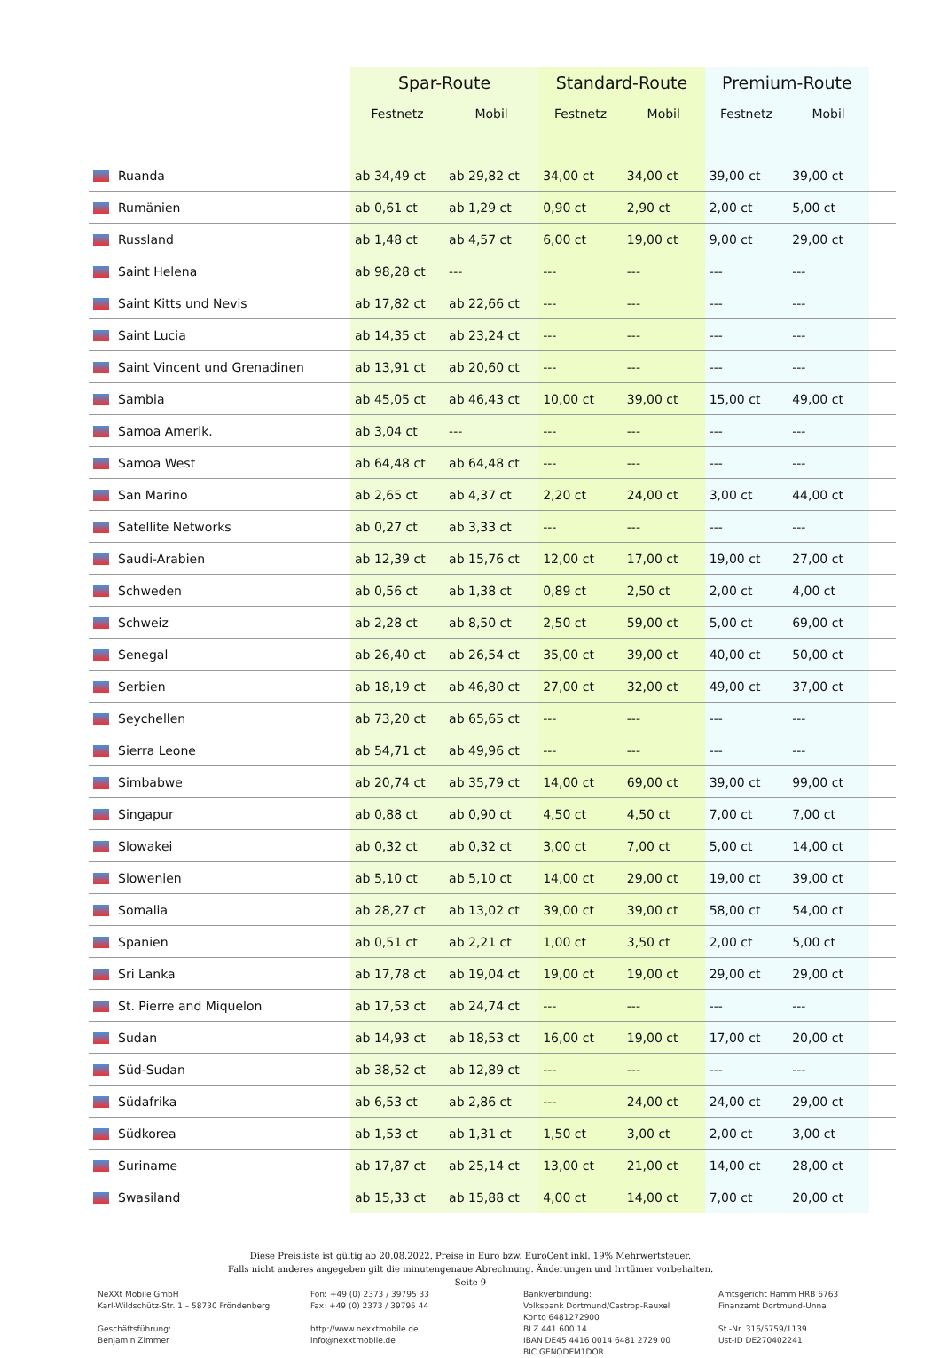| | Spar-Route | | Standard-Route | | Premium-Route | | |
| --- | --- | --- | --- | --- | --- | --- | --- |
| | Festnetz | Mobil | Festnetz | Mobil | Festnetz | Mobil | |
| Ruanda | ab 34,49 ct | ab 29,82 ct | 34,00 ct | 34,00 ct | 39,00 ct | 39,00 ct | |
| Rumänien | ab 0,61 ct | ab 1,29 ct | 0,90 ct | 2,90 ct | 2,00 ct | 5,00 ct | |
| Russland | ab 1,48 ct | ab 4,57 ct | 6,00 ct | 19,00 ct | 9,00 ct | 29,00 ct | |
| Saint Helena | ab 98,28 ct | --- | --- | --- | --- | --- | |
| Saint Kitts und Nevis | ab 17,82 ct | ab 22,66 ct | --- | --- | --- | --- | |
| Saint Lucia | ab 14,35 ct | ab 23,24 ct | --- | --- | --- | --- | |
| Saint Vincent und Grenadinen | ab 13,91 ct | ab 20,60 ct | --- | --- | --- | --- | |
| Sambia | ab 45,05 ct | ab 46,43 ct | 10,00 ct | 39,00 ct | 15,00 ct | 49,00 ct | |
| Samoa Amerik. | ab 3,04 ct | --- | --- | --- | --- | --- | |
| Samoa West | ab 64,48 ct | ab 64,48 ct | --- | --- | --- | --- | |
| San Marino | ab 2,65 ct | ab 4,37 ct | 2,20 ct | 24,00 ct | 3,00 ct | 44,00 ct | |
| Satellite Networks | ab 0,27 ct | ab 3,33 ct | --- | --- | --- | --- | |
| Saudi-Arabien | ab 12,39 ct | ab 15,76 ct | 12,00 ct | 17,00 ct | 19,00 ct | 27,00 ct | |
| Schweden | ab 0,56 ct | ab 1,38 ct | 0,89 ct | 2,50 ct | 2,00 ct | 4,00 ct | |
| Schweiz | ab 2,28 ct | ab 8,50 ct | 2,50 ct | 59,00 ct | 5,00 ct | 69,00 ct | |
| Senegal | ab 26,40 ct | ab 26,54 ct | 35,00 ct | 39,00 ct | 40,00 ct | 50,00 ct | |
| Serbien | ab 18,19 ct | ab 46,80 ct | 27,00 ct | 32,00 ct | 49,00 ct | 37,00 ct | |
| Seychellen | ab 73,20 ct | ab 65,65 ct | --- | --- | --- | --- | |
| Sierra Leone | ab 54,71 ct | ab 49,96 ct | --- | --- | --- | --- | |
| Simbabwe | ab 20,74 ct | ab 35,79 ct | 14,00 ct | 69,00 ct | 39,00 ct | 99,00 ct | |
| Singapur | ab 0,88 ct | ab 0,90 ct | 4,50 ct | 4,50 ct | 7,00 ct | 7,00 ct | |
| Slowakei | ab 0,32 ct | ab 0,32 ct | 3,00 ct | 7,00 ct | 5,00 ct | 14,00 ct | |
| Slowenien | ab 5,10 ct | ab 5,10 ct | 14,00 ct | 29,00 ct | 19,00 ct | 39,00 ct | |
| Somalia | ab 28,27 ct | ab 13,02 ct | 39,00 ct | 39,00 ct | 58,00 ct | 54,00 ct | |
| Spanien | ab 0,51 ct | ab 2,21 ct | 1,00 ct | 3,50 ct | 2,00 ct | 5,00 ct | |
| Sri Lanka | ab 17,78 ct | ab 19,04 ct | 19,00 ct | 19,00 ct | 29,00 ct | 29,00 ct | |
| St. Pierre and Miquelon | ab 17,53 ct | ab 24,74 ct | --- | --- | --- | --- | |
| Sudan | ab 14,93 ct | ab 18,53 ct | 16,00 ct | 19,00 ct | 17,00 ct | 20,00 ct | |
| Süd-Sudan | ab 38,52 ct | ab 12,89 ct | --- | --- | --- | --- | |
| Südafrika | ab 6,53 ct | ab 2,86 ct | --- | 24,00 ct | 24,00 ct | 29,00 ct | |
| Südkorea | ab 1,53 ct | ab 1,31 ct | 1,50 ct | 3,00 ct | 2,00 ct | 3,00 ct | |
| Suriname | ab 17,87 ct | ab 25,14 ct | 13,00 ct | 21,00 ct | 14,00 ct | 28,00 ct | |
| Swasiland | ab 15,33 ct | ab 15,88 ct | 4,00 ct | 14,00 ct | 7,00 ct | 20,00 ct | |
Diese Preisliste ist gültig ab 20.08.2022. Preise in Euro bzw. EuroCent inkl. 19% Mehrwertsteuer.
Falls nicht anderes angegeben gilt die minutengenaue Abrechnung. Änderungen und Irrtümer vorbehalten.
Seite 9
NeXXt Mobile GmbH
Karl-Wildschütz-Str. 1 – 58730 Fröndenberg
Geschäftsführung:
Benjamin Zimmer
Fon: +49 (0) 2373 / 39795 33
Fax: +49 (0) 2373 / 39795 44
http://www.nexxtmobile.de
info@nexxtmobile.de
Bankverbindung:
Volksbank Dortmund/Castrop-Rauxel
Konto 6481272900
BLZ 441 600 14
IBAN DE45 4416 0014 6481 2729 00
BIC GENODEM1DOR
Amtsgericht Hamm HRB 6763
Finanzamt Dortmund-Unna
St.-Nr. 316/5759/1139
Ust-ID DE270402241